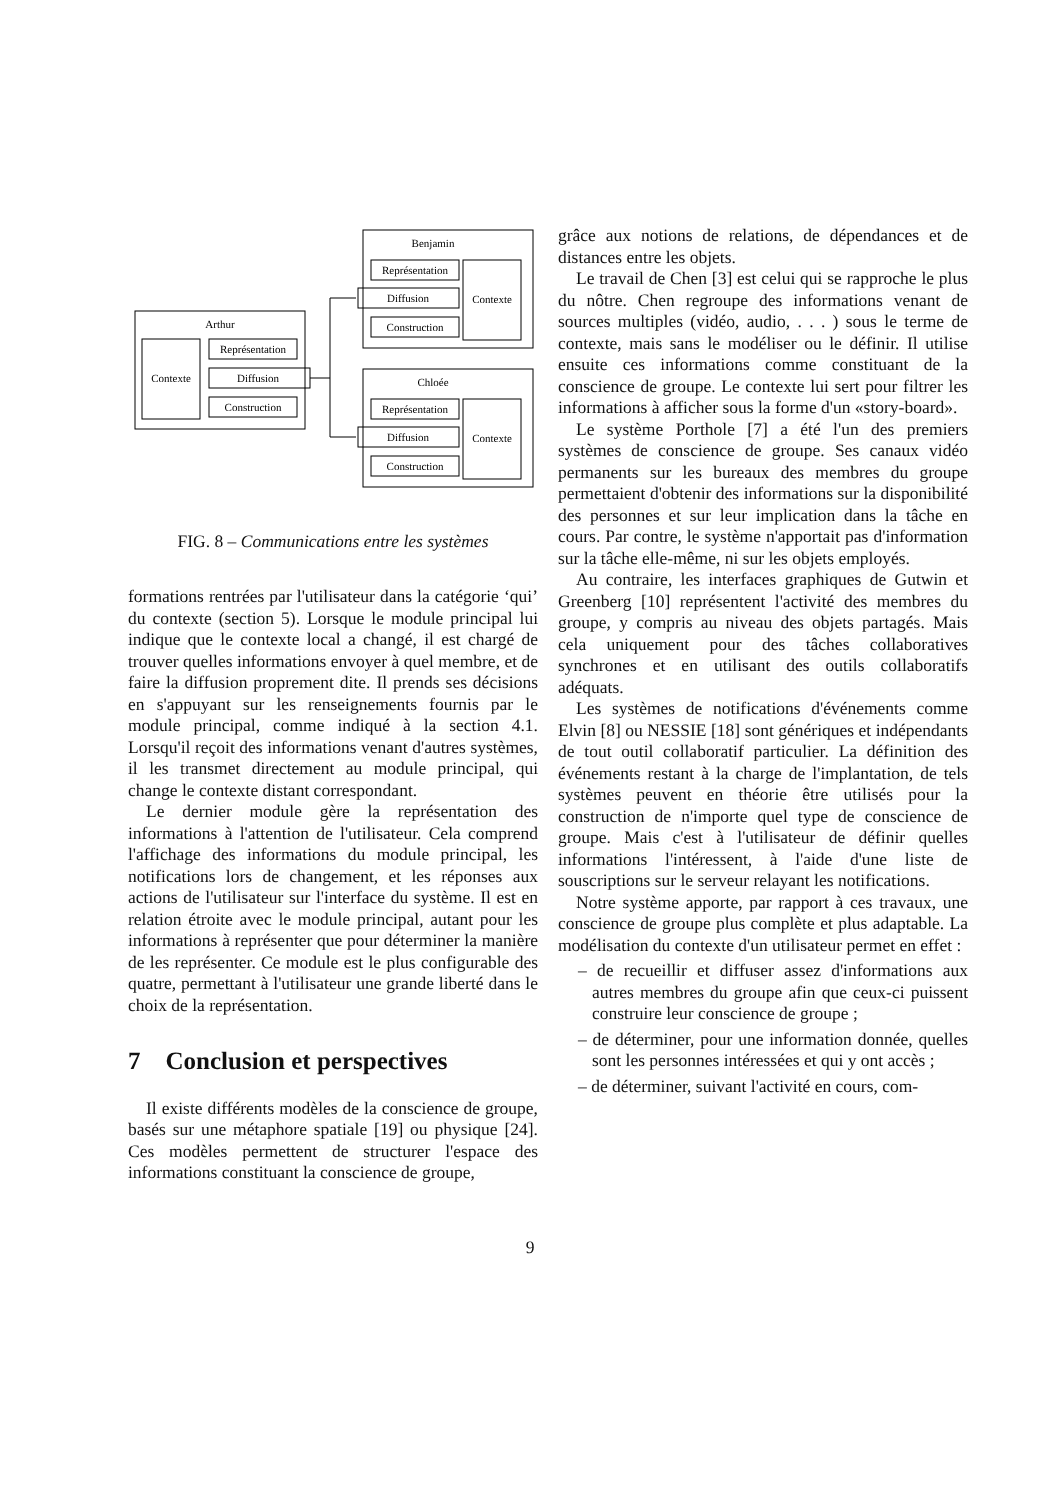Benjamin
Représentation
Diffusion
Construction
Contexte
Arthur
Contexte
Représentation
Diffusion
Construction
Chloée
Représentation
Diffusion
Construction
Contexte
FIG. 8 – Communications entre les systèmes
formations rentrées par l'utilisateur dans la catégorie ‘qui’ du contexte (section 5). Lorsque le module principal lui indique que le contexte local a changé, il est chargé de trouver quelles informations envoyer à quel membre, et de faire la diffusion proprement dite. Il prends ses décisions en s'appuyant sur les renseignements fournis par le module principal, comme indiqué à la section 4.1. Lorsqu'il reçoit des informations venant d'autres systèmes, il les transmet directement au module principal, qui change le contexte distant correspondant.
Le dernier module gère la représentation des informations à l'attention de l'utilisateur. Cela comprend l'affichage des informations du module principal, les notifications lors de changement, et les réponses aux actions de l'utilisateur sur l'interface du système. Il est en relation étroite avec le module principal, autant pour les informations à représenter que pour déterminer la manière de les représenter. Ce module est le plus configurable des quatre, permettant à l'utilisateur une grande liberté dans le choix de la représentation.
7 Conclusion et perspectives
Il existe différents modèles de la conscience de groupe, basés sur une métaphore spatiale [19] ou physique [24]. Ces modèles permettent de structurer l'espace des informations constituant la conscience de groupe,
grâce aux notions de relations, de dépendances et de distances entre les objets.
Le travail de Chen [3] est celui qui se rapproche le plus du nôtre. Chen regroupe des informations venant de sources multiples (vidéo, audio, . . . ) sous le terme de contexte, mais sans le modéliser ou le définir. Il utilise ensuite ces informations comme constituant de la conscience de groupe. Le contexte lui sert pour filtrer les informations à afficher sous la forme d'un «story-board».
Le système Porthole [7] a été l'un des premiers systèmes de conscience de groupe. Ses canaux vidéo permanents sur les bureaux des membres du groupe permettaient d'obtenir des informations sur la disponibilité des personnes et sur leur implication dans la tâche en cours. Par contre, le système n'apportait pas d'information sur la tâche elle-même, ni sur les objets employés.
Au contraire, les interfaces graphiques de Gutwin et Greenberg [10] représentent l'activité des membres du groupe, y compris au niveau des objets partagés. Mais cela uniquement pour des tâches collaboratives synchrones et en utilisant des outils collaboratifs adéquats.
Les systèmes de notifications d'événements comme Elvin [8] ou NESSIE [18] sont génériques et indépendants de tout outil collaboratif particulier. La définition des événements restant à la charge de l'implantation, de tels systèmes peuvent en théorie être utilisés pour la construction de n'importe quel type de conscience de groupe. Mais c'est à l'utilisateur de définir quelles informations l'intéressent, à l'aide d'une liste de souscriptions sur le serveur relayant les notifications.
Notre système apporte, par rapport à ces travaux, une conscience de groupe plus complète et plus adaptable. La modélisation du contexte d'un utilisateur permet en effet :
– de recueillir et diffuser assez d'informations aux autres membres du groupe afin que ceux-ci puissent construire leur conscience de groupe ;
– de déterminer, pour une information donnée, quelles sont les personnes intéressées et qui y ont accès ;
– de déterminer, suivant l'activité en cours, com-
9